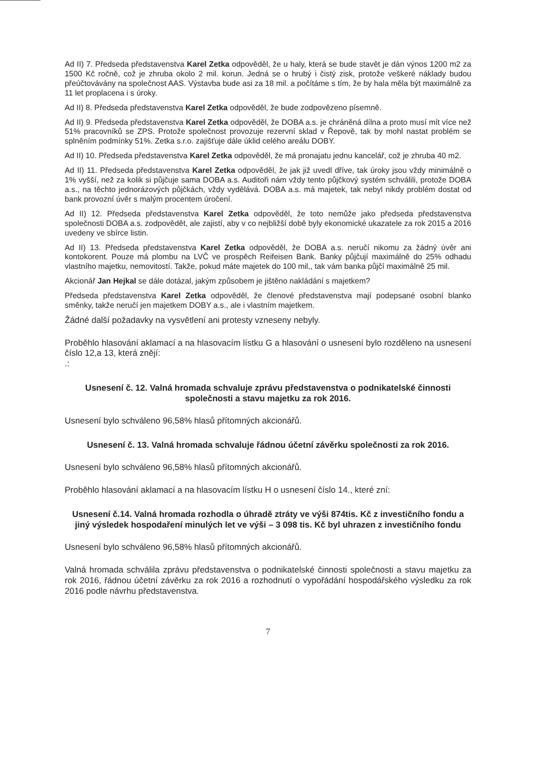Ad II) 7. Předseda představenstva Karel Zetka odpověděl, že u haly, která se bude stavět je dán výnos 1200 m2 za 1500 Kč ročně, což je zhruba okolo 2 mil. korun. Jedná se o hrubý i čistý zisk, protože veškeré náklady budou přeúčtovávány na společnost AAS. Výstavba bude asi za 18 mil. a počítáme s tím, že by hala měla být maximálně za 11 let proplacena i s úroky.
Ad II) 8. Předseda představenstva Karel Zetka odpověděl, že bude zodpovězeno písemně.
Ad II) 9. Předseda představenstva Karel Zetka odpověděl, že DOBA a.s. je chráněná dílna a proto musí mít více než 51% pracovníků se ZPS. Protože společnost provozuje rezervní sklad v Řepově, tak by mohl nastat problém se splněním podmínky 51%. Zetka s.r.o. zajišťuje dále úklid celého areálu DOBY.
Ad II) 10. Předseda představenstva Karel Zetka odpověděl, že má pronajatu jednu kancelář, což je zhruba 40 m2.
Ad II) 11. Předseda představenstva Karel Zetka odpověděl, že jak již uvedl dříve, tak úroky jsou vždy minimálně o 1% vyšší, než za kolik si půjčuje sama DOBA a.s. Auditoři nám vždy tento půjčkový systém schválili, protože DOBA a.s., na těchto jednorázových půjčkách, vždy vydělává. DOBA a.s. má majetek, tak nebyl nikdy problém dostat od bank provozní úvěr s malým procentem úročení.
Ad II) 12. Předseda představenstva Karel Zetka odpověděl, že toto nemůže jako předseda představenstva společnosti DOBA a.s. zodpovědět, ale zajistí, aby v co nejbližší době byly ekonomické ukazatele za rok 2015 a 2016 uvedeny ve sbírce listin.
Ad II) 13. Předseda představenstva Karel Zetka odpověděl, že DOBA a.s. neručí nikomu za žádný úvěr ani kontokorent. Pouze má plombu na LVČ ve prospěch Reifeisen Bank. Banky půjčují maximálně do 25% odhadu vlastního majetku, nemovitostí. Takže, pokud máte majetek do 100 mil,, tak vám banka půjčí maximálně 25 mil.
Akcionář Jan Hejkal se dále dotázal, jakým způsobem je jištěno nakládání s majetkem?
Předseda představenstva Karel Zetka odpověděl, že členové představenstva mají podepsané osobní blanko směnky, takže neručí jen majetkem DOBY a.s., ale i vlastním majetkem.
Žádné další požadavky na vysvětlení ani protesty vzneseny nebyly.
Proběhlo hlasování aklamací a na hlasovacím lístku G a hlasování o usnesení bylo rozděleno na usnesení číslo 12,a 13, která znějí:
.:
Usnesení č. 12. Valná hromada schvaluje zprávu představenstva o podnikatelské činnosti společnosti a stavu majetku za rok 2016.
Usnesení bylo schváleno 96,58% hlasů přítomných akcionářů.
Usnesení č. 13. Valná hromada schvaluje řádnou účetní závěrku společnosti za rok 2016.
Usnesení bylo schváleno 96,58% hlasů přítomných akcionářů.
Proběhlo hlasování aklamací a na hlasovacím lístku H o usnesení číslo 14., které zní:
Usnesení č.14. Valná hromada rozhodla o úhradě ztráty ve výši 874tis. Kč z investičního fondu a jiný výsledek hospodaření minulých let ve výši – 3 098 tis. Kč byl uhrazen z investičního fondu
Usnesení bylo schváleno 96,58% hlasů přítomných akcionářů.
Valná hromada schválila zprávu představenstva o podnikatelské činnosti společnosti a stavu majetku za rok 2016, řádnou účetní závěrku za rok 2016 a rozhodnutí o vypořádání hospodářského výsledku za rok 2016 podle návrhu představenstva.
7